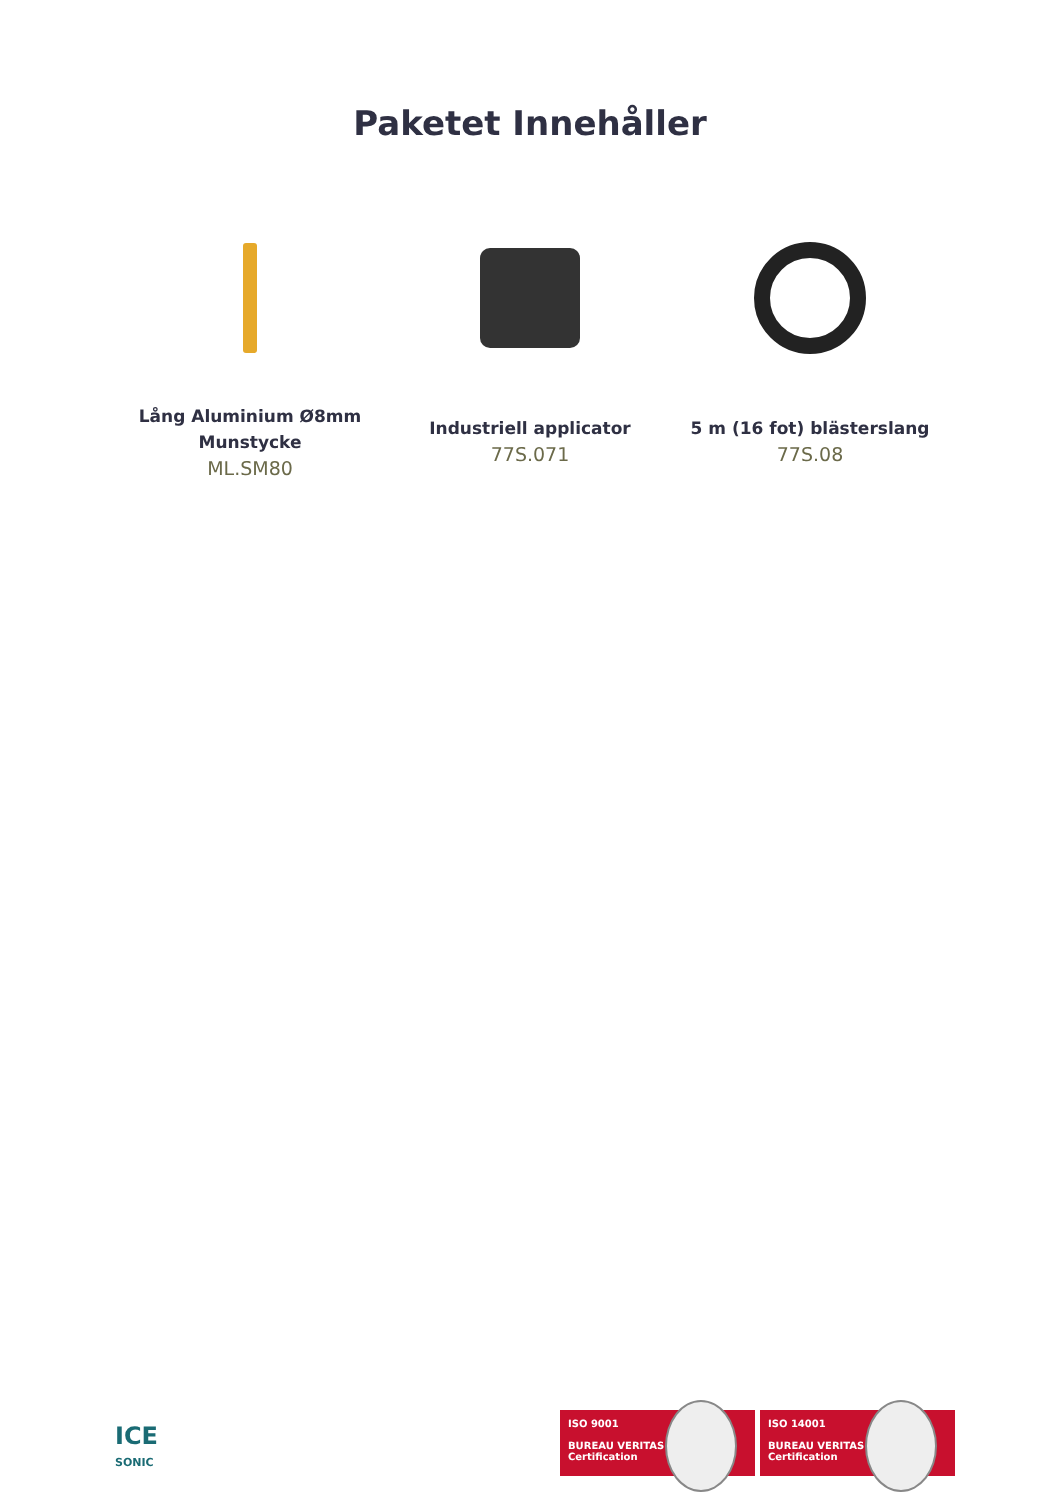Paketet Innehåller
Lång Aluminium Ø8mm Munstycke
ML.SM80
Industriell applicator
77S.071
5 m (16 fot) blästerslang
77S.08
ICE
SONIC
ISO 9001
BUREAU VERITAS
Certification
ISO 14001
BUREAU VERITAS
Certification